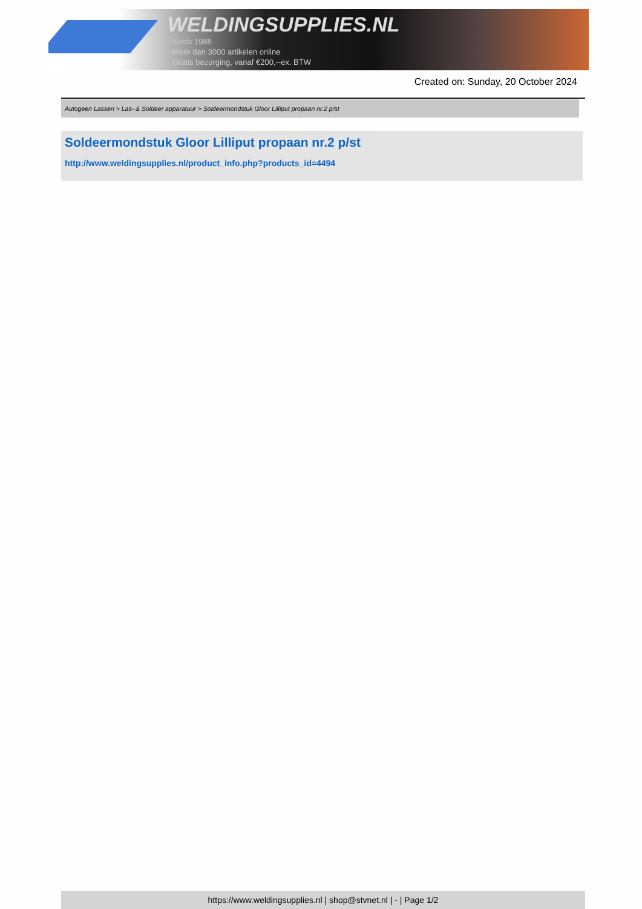WELDINGSUPPLIES.NL
- Sinds 1985
- Méér dan 3000 artikelen online
- Gratis bezorging, vanaf €200,--ex. BTW
Created on: Sunday, 20 October 2024
Autogeen Lassen > Las- & Soldeer apparatuur > Soldeermondstuk Gloor Lilliput propaan nr.2 p/st
Soldeermondstuk Gloor Lilliput propaan nr.2 p/st
http://www.weldingsupplies.nl/product_info.php?products_id=4494
https://www.weldingsupplies.nl | shop@stvnet.nl | - | Page 1/2